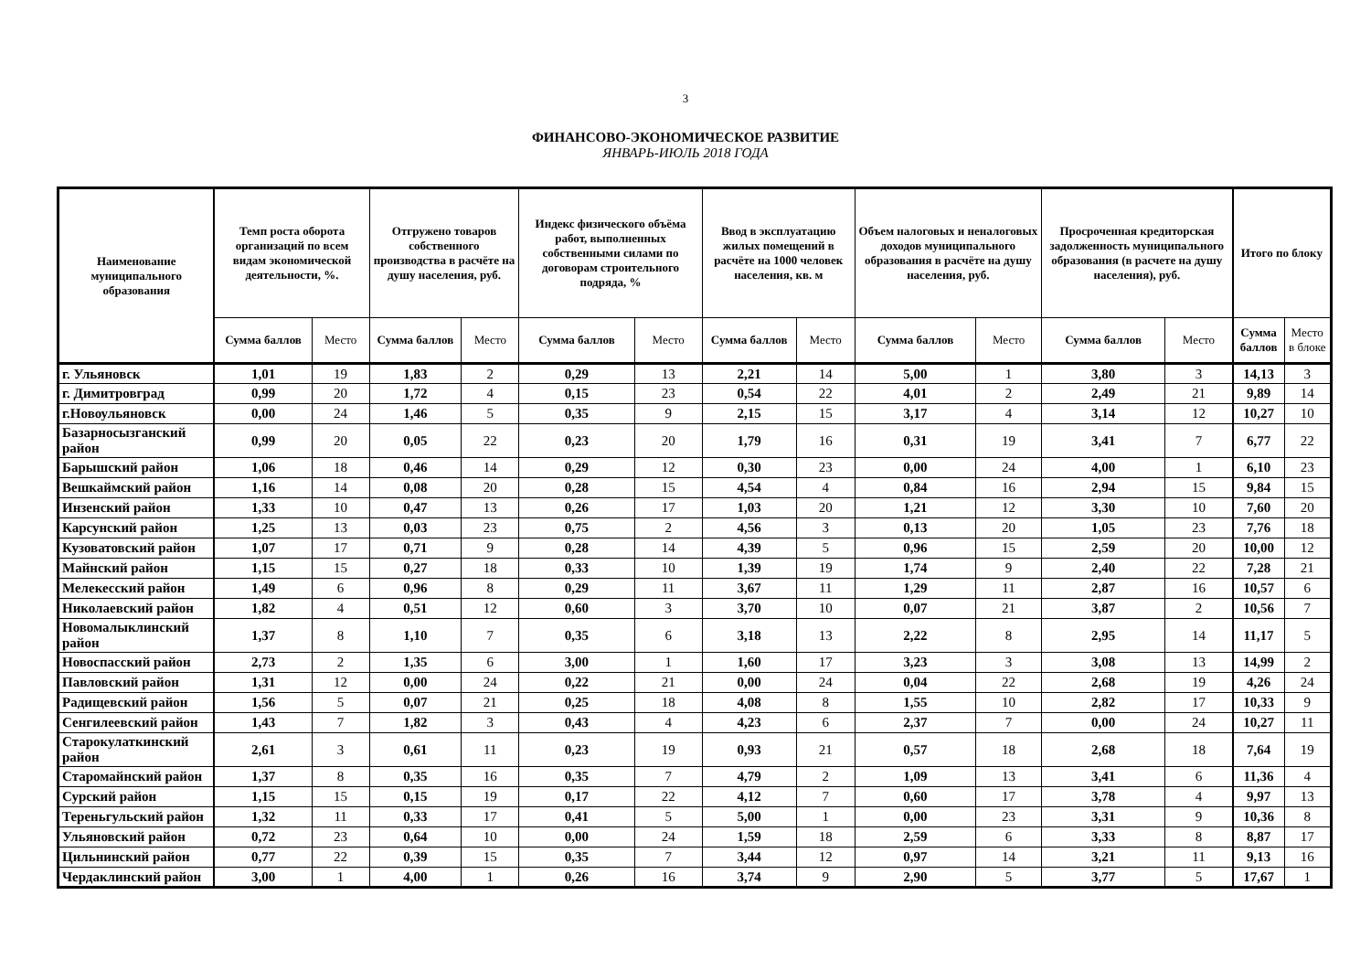3
ФИНАНСОВО-ЭКОНОМИЧЕСКОЕ РАЗВИТИЕ
ЯНВАРЬ-ИЮЛЬ 2018 ГОДА
| Наименование муниципального образования | Темп роста оборота организаций по всем видам экономической деятельности, %. | | Отгружено товаров собственного производства в расчёте на душу населения, руб. | | Индекс физического объёма работ, выполненных собственными силами по договорам строительного подряда, % | | Ввод в эксплуатацию жилых помещений в расчёте на 1000 человек населения, кв. м | | Объем налоговых и неналоговых доходов муниципального образования в расчёте на душу населения, руб. | | Просроченная кредиторская задолженность муниципального образования (в расчете на душу населения), руб. | | Итого по блоку | |
| --- | --- | --- | --- | --- | --- | --- | --- | --- | --- | --- | --- | --- | --- | --- |
| | Сумма баллов | Место | Сумма баллов | Место | Сумма баллов | Место | Сумма баллов | Место | Сумма баллов | Место | Сумма баллов | Место | Сумма баллов | Место в блоке |
| г. Ульяновск | 1,01 | 19 | 1,83 | 2 | 0,29 | 13 | 2,21 | 14 | 5,00 | 1 | 3,80 | 3 | 14,13 | 3 |
| г. Димитровград | 0,99 | 20 | 1,72 | 4 | 0,15 | 23 | 0,54 | 22 | 4,01 | 2 | 2,49 | 21 | 9,89 | 14 |
| г.Новоульяновск | 0,00 | 24 | 1,46 | 5 | 0,35 | 9 | 2,15 | 15 | 3,17 | 4 | 3,14 | 12 | 10,27 | 10 |
| Базарносызганский район | 0,99 | 20 | 0,05 | 22 | 0,23 | 20 | 1,79 | 16 | 0,31 | 19 | 3,41 | 7 | 6,77 | 22 |
| Барышский район | 1,06 | 18 | 0,46 | 14 | 0,29 | 12 | 0,30 | 23 | 0,00 | 24 | 4,00 | 1 | 6,10 | 23 |
| Вешкаймский район | 1,16 | 14 | 0,08 | 20 | 0,28 | 15 | 4,54 | 4 | 0,84 | 16 | 2,94 | 15 | 9,84 | 15 |
| Инзенский район | 1,33 | 10 | 0,47 | 13 | 0,26 | 17 | 1,03 | 20 | 1,21 | 12 | 3,30 | 10 | 7,60 | 20 |
| Карсунский район | 1,25 | 13 | 0,03 | 23 | 0,75 | 2 | 4,56 | 3 | 0,13 | 20 | 1,05 | 23 | 7,76 | 18 |
| Кузоватовский район | 1,07 | 17 | 0,71 | 9 | 0,28 | 14 | 4,39 | 5 | 0,96 | 15 | 2,59 | 20 | 10,00 | 12 |
| Майнский район | 1,15 | 15 | 0,27 | 18 | 0,33 | 10 | 1,39 | 19 | 1,74 | 9 | 2,40 | 22 | 7,28 | 21 |
| Мелекесский район | 1,49 | 6 | 0,96 | 8 | 0,29 | 11 | 3,67 | 11 | 1,29 | 11 | 2,87 | 16 | 10,57 | 6 |
| Николаевский район | 1,82 | 4 | 0,51 | 12 | 0,60 | 3 | 3,70 | 10 | 0,07 | 21 | 3,87 | 2 | 10,56 | 7 |
| Новомалыклинский район | 1,37 | 8 | 1,10 | 7 | 0,35 | 6 | 3,18 | 13 | 2,22 | 8 | 2,95 | 14 | 11,17 | 5 |
| Новоспасский район | 2,73 | 2 | 1,35 | 6 | 3,00 | 1 | 1,60 | 17 | 3,23 | 3 | 3,08 | 13 | 14,99 | 2 |
| Павловский район | 1,31 | 12 | 0,00 | 24 | 0,22 | 21 | 0,00 | 24 | 0,04 | 22 | 2,68 | 19 | 4,26 | 24 |
| Радищевский район | 1,56 | 5 | 0,07 | 21 | 0,25 | 18 | 4,08 | 8 | 1,55 | 10 | 2,82 | 17 | 10,33 | 9 |
| Сенгилеевский район | 1,43 | 7 | 1,82 | 3 | 0,43 | 4 | 4,23 | 6 | 2,37 | 7 | 0,00 | 24 | 10,27 | 11 |
| Старокулаткинский район | 2,61 | 3 | 0,61 | 11 | 0,23 | 19 | 0,93 | 21 | 0,57 | 18 | 2,68 | 18 | 7,64 | 19 |
| Старомайнский район | 1,37 | 8 | 0,35 | 16 | 0,35 | 7 | 4,79 | 2 | 1,09 | 13 | 3,41 | 6 | 11,36 | 4 |
| Сурский район | 1,15 | 15 | 0,15 | 19 | 0,17 | 22 | 4,12 | 7 | 0,60 | 17 | 3,78 | 4 | 9,97 | 13 |
| Тереньгульский район | 1,32 | 11 | 0,33 | 17 | 0,41 | 5 | 5,00 | 1 | 0,00 | 23 | 3,31 | 9 | 10,36 | 8 |
| Ульяновский район | 0,72 | 23 | 0,64 | 10 | 0,00 | 24 | 1,59 | 18 | 2,59 | 6 | 3,33 | 8 | 8,87 | 17 |
| Цильнинский район | 0,77 | 22 | 0,39 | 15 | 0,35 | 7 | 3,44 | 12 | 0,97 | 14 | 3,21 | 11 | 9,13 | 16 |
| Чердаклинский район | 3,00 | 1 | 4,00 | 1 | 0,26 | 16 | 3,74 | 9 | 2,90 | 5 | 3,77 | 5 | 17,67 | 1 |